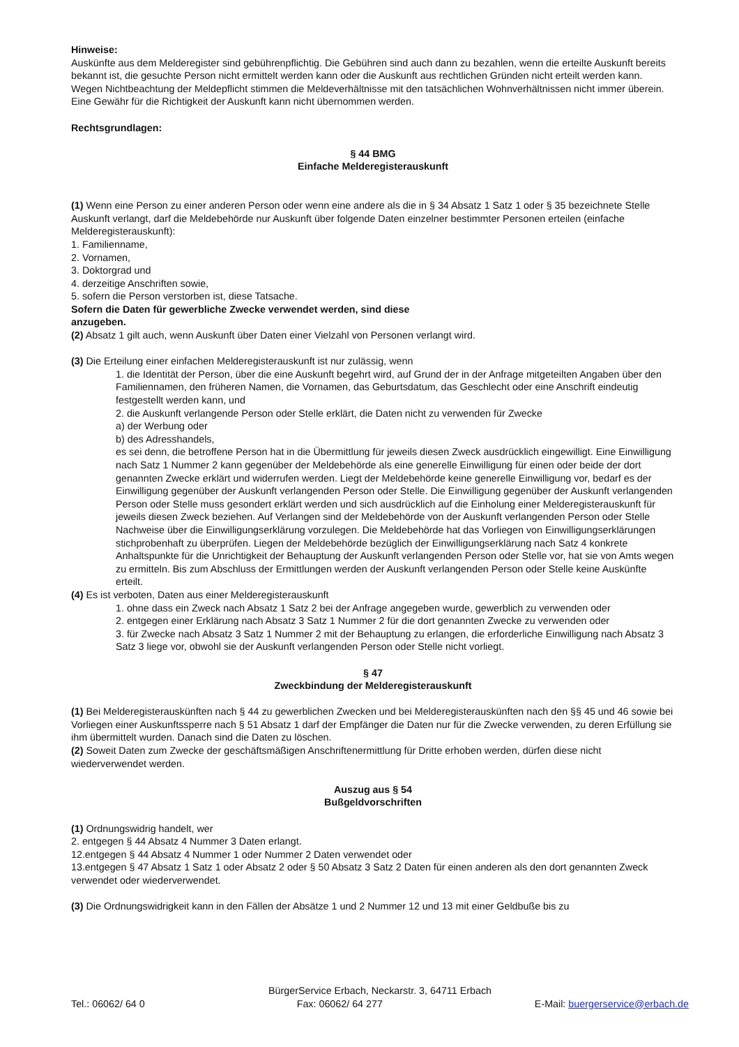Hinweise:
Auskünfte aus dem Melderegister sind gebührenpflichtig. Die Gebühren sind auch dann zu bezahlen, wenn die erteilte Auskunft bereits bekannt ist, die gesuchte Person nicht ermittelt werden kann oder die Auskunft aus rechtlichen Gründen nicht erteilt werden kann.
Wegen Nichtbeachtung der Meldepflicht stimmen die Meldeverhältnisse mit den tatsächlichen Wohnverhältnissen nicht immer überein. Eine Gewähr für die Richtigkeit der Auskunft kann nicht übernommen werden.
Rechtsgrundlagen:
§ 44 BMG
Einfache Melderegisterauskunft
(1) Wenn eine Person zu einer anderen Person oder wenn eine andere als die in § 34 Absatz 1 Satz 1 oder § 35 bezeichnete Stelle Auskunft verlangt, darf die Meldebehörde nur Auskunft über folgende Daten einzelner bestimmter Personen erteilen (einfache Melderegisterauskunft):
1. Familienname,
2. Vornamen,
3. Doktorgrad und
4. derzeitige Anschriften sowie,
5. sofern die Person verstorben ist, diese Tatsache.
Sofern die Daten für gewerbliche Zwecke verwendet werden, sind diese
anzugeben.
(2) Absatz 1 gilt auch, wenn Auskunft über Daten einer Vielzahl von Personen verlangt wird.
(3) Die Erteilung einer einfachen Melderegisterauskunft ist nur zulässig, wenn
1. die Identität der Person, über die eine Auskunft begehrt wird, auf Grund der in der Anfrage mitgeteilten Angaben über den Familiennamen, den früheren Namen, die Vornamen, das Geburtsdatum, das Geschlecht oder eine Anschrift eindeutig festgestellt werden kann, und
2. die Auskunft verlangende Person oder Stelle erklärt, die Daten nicht zu verwenden für Zwecke
a) der Werbung oder
b) des Adresshandels,
es sei denn, die betroffene Person hat in die Übermittlung für jeweils diesen Zweck ausdrücklich eingewilligt. Eine Einwilligung nach Satz 1 Nummer 2 kann gegenüber der Meldebehörde als eine generelle Einwilligung für einen oder beide der dort genannten Zwecke erklärt und widerrufen werden. Liegt der Meldebehörde keine generelle Einwilligung vor, bedarf es der Einwilligung gegenüber der Auskunft verlangenden Person oder Stelle. Die Einwilligung gegenüber der Auskunft verlangenden Person oder Stelle muss gesondert erklärt werden und sich ausdrücklich auf die Einholung einer Melderegisterauskunft für jeweils diesen Zweck beziehen. Auf Verlangen sind der Meldebehörde von der Auskunft verlangenden Person oder Stelle Nachweise über die Einwilligungserklärung vorzulegen. Die Meldebehörde hat das Vorliegen von Einwilligungserklärungen stichprobenhaft zu überprüfen. Liegen der Meldebehörde bezüglich der Einwilligungserklärung nach Satz 4 konkrete Anhaltspunkte für die Unrichtigkeit der Behauptung der Auskunft verlangenden Person oder Stelle vor, hat sie von Amts wegen zu ermitteln. Bis zum Abschluss der Ermittlungen werden der Auskunft verlangenden Person oder Stelle keine Auskünfte erteilt.
(4) Es ist verboten, Daten aus einer Melderegisterauskunft
1. ohne dass ein Zweck nach Absatz 1 Satz 2 bei der Anfrage angegeben wurde, gewerblich zu verwenden oder
2. entgegen einer Erklärung nach Absatz 3 Satz 1 Nummer 2 für die dort genannten Zwecke zu verwenden oder
3. für Zwecke nach Absatz 3 Satz 1 Nummer 2 mit der Behauptung zu erlangen, die erforderliche Einwilligung nach Absatz 3 Satz 3 liege vor, obwohl sie der Auskunft verlangenden Person oder Stelle nicht vorliegt.
§ 47
Zweckbindung der Melderegisterauskunft
(1) Bei Melderegisterauskünften nach § 44 zu gewerblichen Zwecken und bei Melderegisterauskünften nach den §§ 45 und 46 sowie bei Vorliegen einer Auskunftssperre nach § 51 Absatz 1 darf der Empfänger die Daten nur für die Zwecke verwenden, zu deren Erfüllung sie ihm übermittelt wurden. Danach sind die Daten zu löschen.
(2) Soweit Daten zum Zwecke der geschäftsmäßigen Anschriftenermittlung für Dritte erhoben werden, dürfen diese nicht wiederverwendet werden.
Auszug aus § 54
Bußgeldvorschriften
(1) Ordnungswidrig handelt, wer
2. entgegen § 44 Absatz 4 Nummer 3 Daten erlangt.
12.entgegen § 44 Absatz 4 Nummer 1 oder Nummer 2 Daten verwendet oder
13.entgegen § 47 Absatz 1 Satz 1 oder Absatz 2 oder § 50 Absatz 3 Satz 2 Daten für einen anderen als den dort genannten Zweck verwendet oder wiederverwendet.
(3) Die Ordnungswidrigkeit kann in den Fällen der Absätze 1 und 2 Nummer 12 und 13 mit einer Geldbuße bis zu
BürgerService Erbach, Neckarstr. 3, 64711 Erbach
Tel.: 06062/ 64 0 Fax: 06062/ 64 277 E-Mail: buergerservice@erbach.de